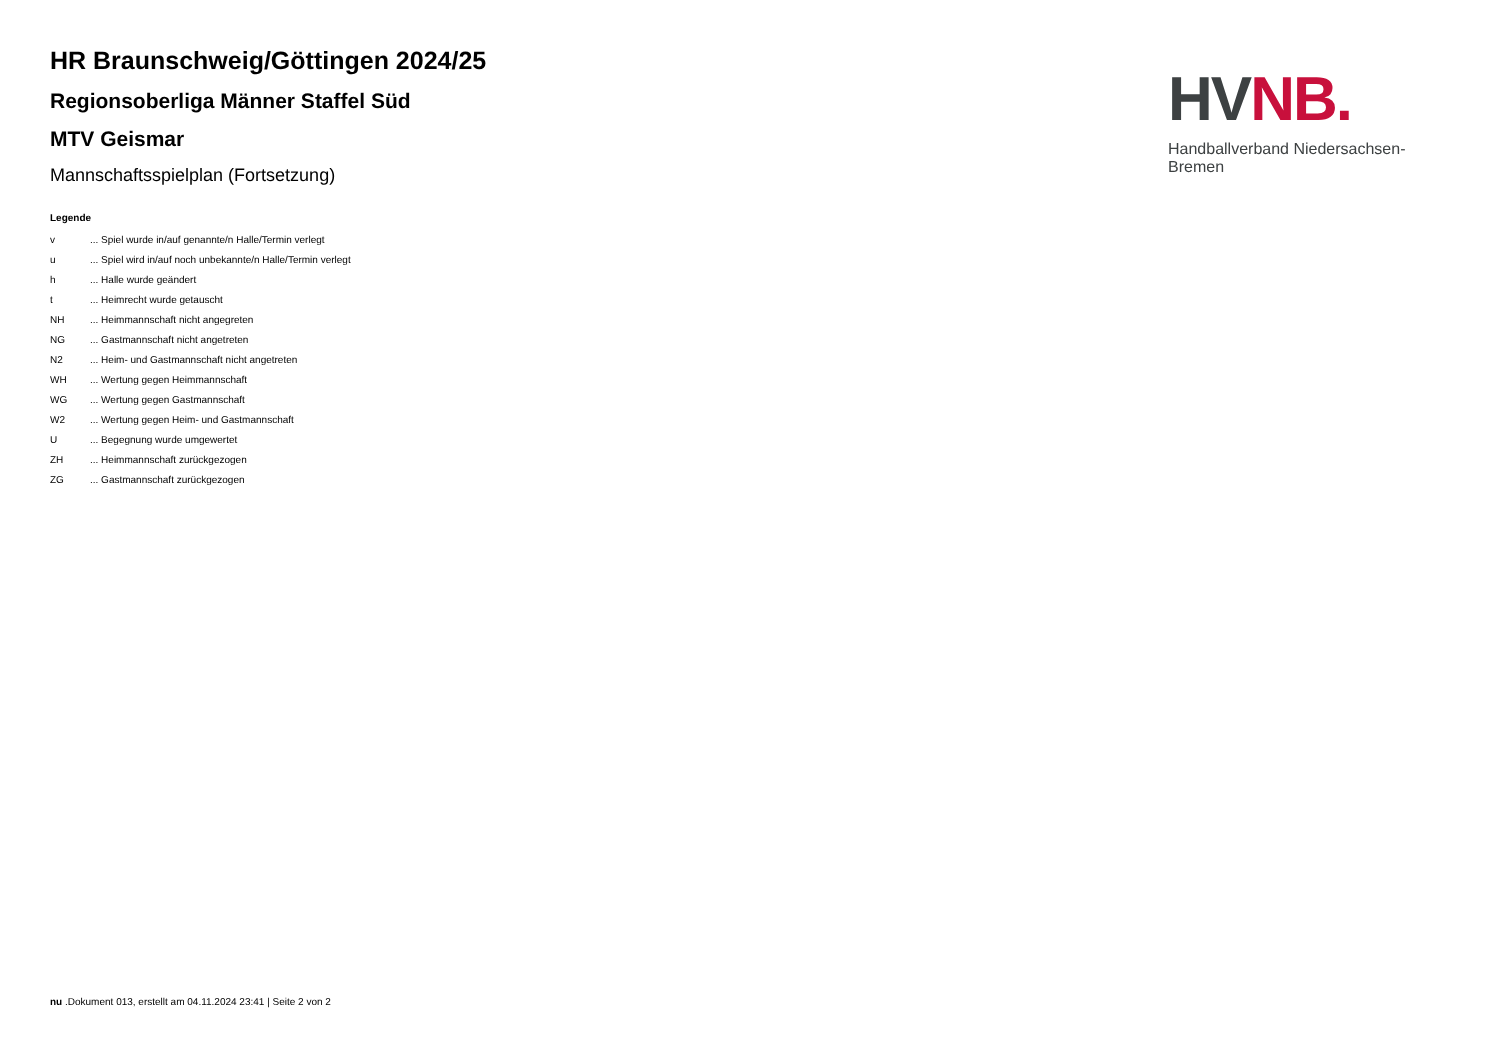HV NB.
Handballverband Niedersachsen-Bremen
HR Braunschweig/Göttingen 2024/25
Regionsoberliga Männer Staffel Süd
MTV Geismar
Mannschaftsspielplan (Fortsetzung)
Legende
| v | ... Spiel wurde in/auf genannte/n Halle/Termin verlegt |
| u | ... Spiel wird in/auf noch unbekannte/n Halle/Termin verlegt |
| h | ... Halle wurde geändert |
| t | ... Heimrecht wurde getauscht |
| NH | ... Heimmannschaft nicht angegreten |
| NG | ... Gastmannschaft nicht angetreten |
| N2 | ... Heim- und Gastmannschaft nicht angetreten |
| WH | ... Wertung gegen Heimmannschaft |
| WG | ... Wertung gegen Gastmannschaft |
| W2 | ... Wertung gegen Heim- und Gastmannschaft |
| U | ... Begegnung wurde umgewertet |
| ZH | ... Heimmannschaft zurückgezogen |
| ZG | ... Gastmannschaft zurückgezogen |
nu .Dokument 013, erstellt am 04.11.2024 23:41 | Seite 2 von 2